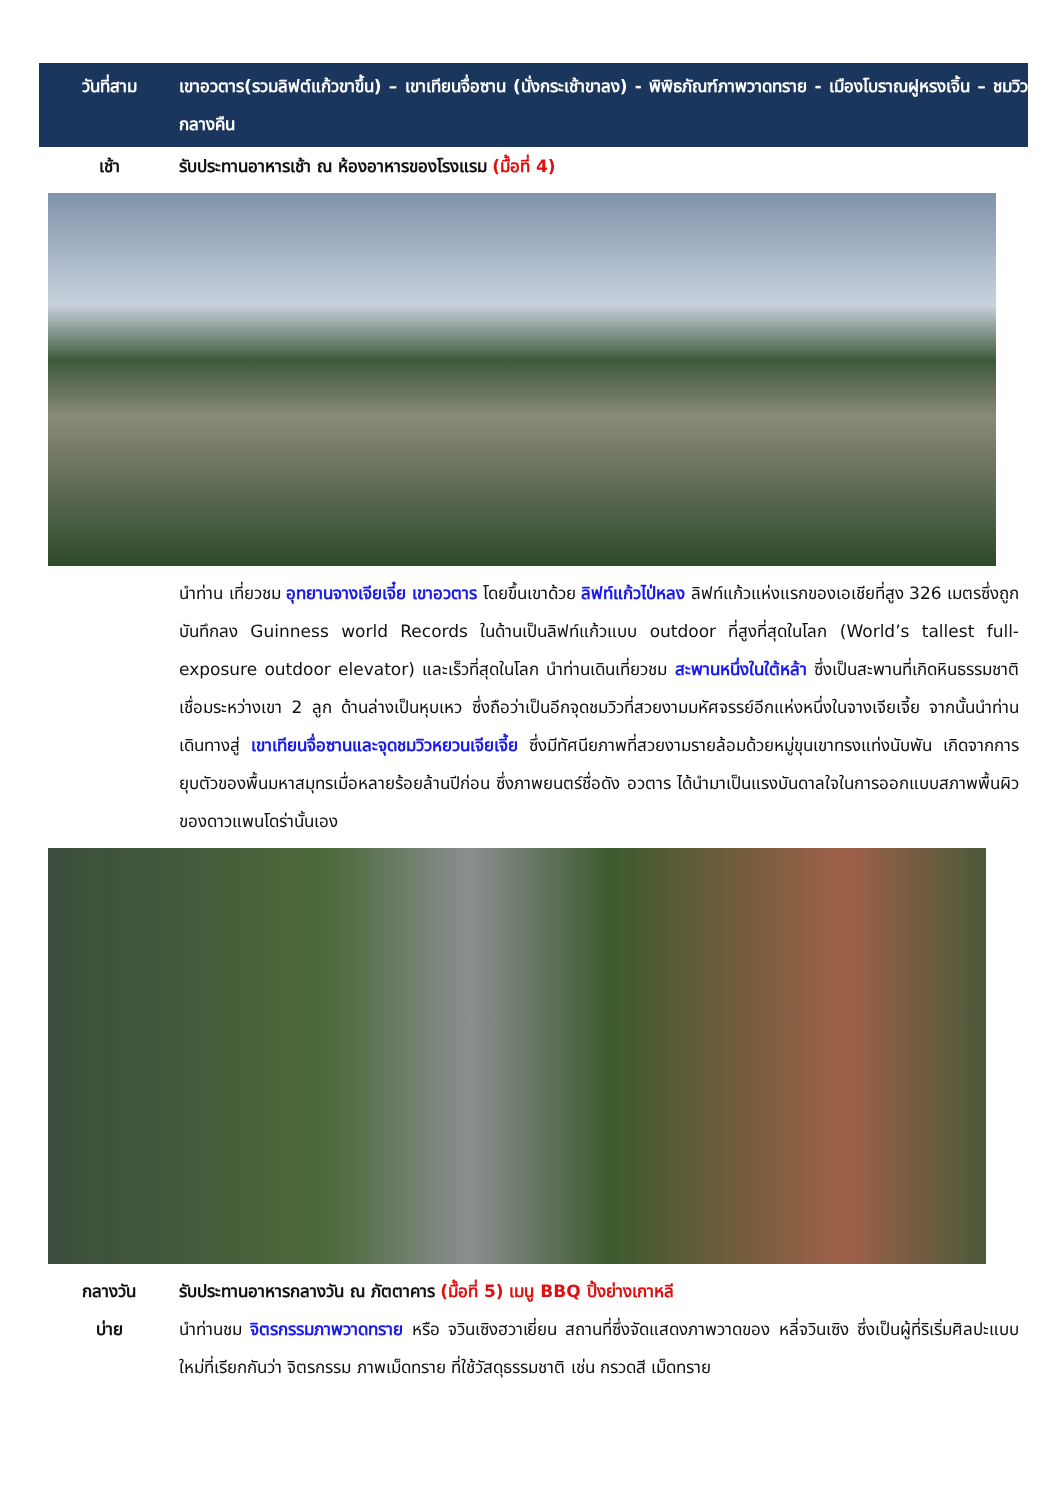วันที่สาม เขาอวตาร(รวมลิฟต์แก้วขาขึ้น) – เขาเทียนจื่อซาน (นั่งกระเช้าขาลง) - พิพิธภัณฑ์ภาพวาดทราย - เมืองโบราณฝูหรงเจิ้น – ชมวิวกลางคืน
เช้า รับประทานอาหารเช้า ณ ห้องอาหารของโรงแรม (มื้อที่ 4)
นำท่าน เที่ยวชม อุทยานจางเจียเจี๋ย เขาอวตาร โดยขึ้นเขาด้วย ลิฟท์แก้วไป่หลง ลิฟท์แก้วแห่งแรกของเอเชียที่สูง 326 เมตรซึ่งถูกบันทึกลง Guinness world Records ในด้านเป็นลิฟท์แก้วแบบ outdoor ที่สูงที่สุดในโลก (World’s tallest full-exposure outdoor elevator) และเร็วที่สุดในโลก นำท่านเดินเที่ยวชม สะพานหนึ่งในใต้หล้า ซึ่งเป็นสะพานที่เกิดหินธรรมชาติเชื่อมระหว่างเขา 2 ลูก ด้านล่างเป็นหุบเหว ซึ่งถือว่าเป็นอีกจุดชมวิวที่สวยงามมหัศจรรย์อีกแห่งหนึ่งในจางเจียเจี้ย จากนั้นนำท่านเดินทางสู่ เขาเทียนจื่อซานและจุดชมวิวหยวนเจียเจี้ย ซึ่งมีทัศนียภาพที่สวยงามรายล้อมด้วยหมู่ขุนเขาทรงแท่งนับพัน เกิดจากการยุบตัวของพื้นมหาสมุทรเมื่อหลายร้อยล้านปีก่อน ซึ่งภาพยนตร์ชื่อดัง อวตาร ได้นำมาเป็นแรงบันดาลใจในการออกแบบสภาพพื้นผิวของดาวแพนโดร่านั้นเอง
กลางวัน รับประทานอาหารกลางวัน ณ ภัตตาคาร (มื้อที่ 5) เมนู BBQ ปิ้งย่างเกาหลี
บ่าย นำท่านชม จิตรกรรมภาพวาดทราย หรือ จวินเซิงฮวาเยี่ยน สถานที่ซึ่งจัดแสดงภาพวาดของ หลี่จวินเซิง ซึ่งเป็นผู้ที่ริเริ่มศิลปะแบบใหม่ที่เรียกกันว่า จิตรกรรม ภาพเม็ดทราย ที่ใช้วัสดุธรรมชาติ เช่น กรวดสี เม็ดทราย